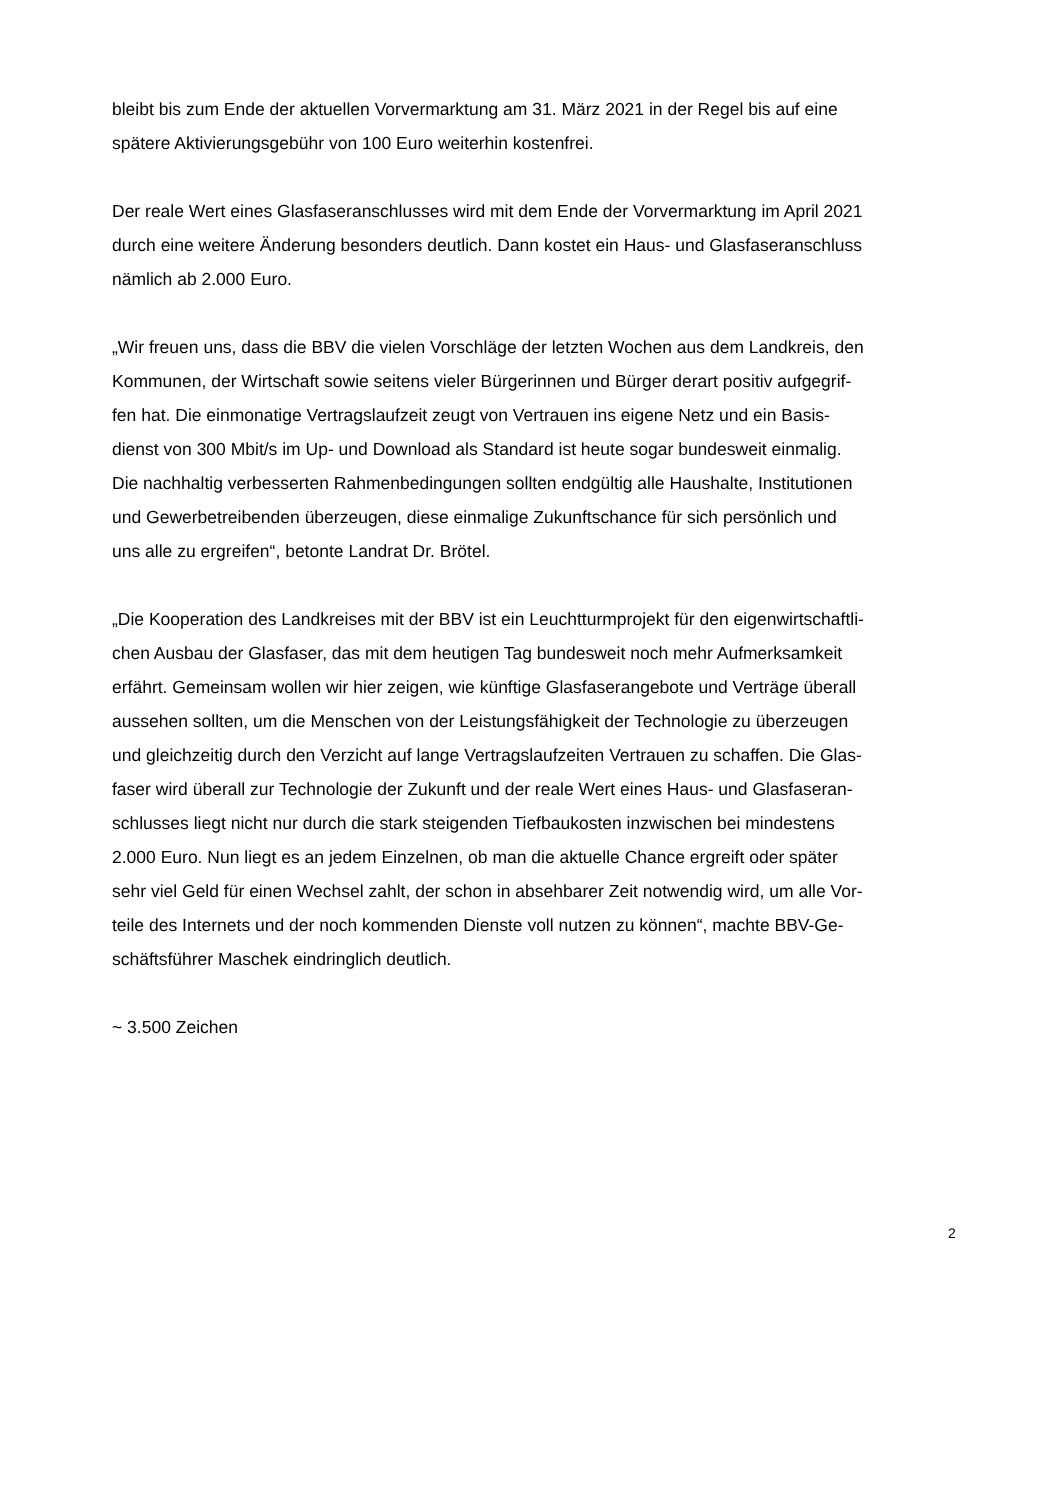bleibt bis zum Ende der aktuellen Vorvermarktung am 31. März 2021 in der Regel bis auf eine
spätere Aktivierungsgebühr von 100 Euro weiterhin kostenfrei.
Der reale Wert eines Glasfaseranschlusses wird mit dem Ende der Vorvermarktung im April 2021
durch eine weitere Änderung besonders deutlich. Dann kostet ein Haus- und Glasfaseranschluss
nämlich ab 2.000 Euro.
„Wir freuen uns, dass die BBV die vielen Vorschläge der letzten Wochen aus dem Landkreis, den
Kommunen, der Wirtschaft sowie seitens vieler Bürgerinnen und Bürger derart positiv aufgegrif-
fen hat. Die einmonatige Vertragslaufzeit zeugt von Vertrauen ins eigene Netz und ein Basis-
dienst von 300 Mbit/s im Up- und Download als Standard ist heute sogar bundesweit einmalig.
Die nachhaltig verbesserten Rahmenbedingungen sollten endgültig alle Haushalte, Institutionen
und Gewerbetreibenden überzeugen, diese einmalige Zukunftschance für sich persönlich und
uns alle zu ergreifen“, betonte Landrat Dr. Brötel.
„Die Kooperation des Landkreises mit der BBV ist ein Leuchtturmprojekt für den eigenwirtschaftli-
chen Ausbau der Glasfaser, das mit dem heutigen Tag bundesweit noch mehr Aufmerksamkeit
erfährt. Gemeinsam wollen wir hier zeigen, wie künftige Glasfaserangebote und Verträge überall
aussehen sollten, um die Menschen von der Leistungsfähigkeit der Technologie zu überzeugen
und gleichzeitig durch den Verzicht auf lange Vertragslaufzeiten Vertrauen zu schaffen. Die Glas-
faser wird überall zur Technologie der Zukunft und der reale Wert eines Haus- und Glasfaseran-
schlusses liegt nicht nur durch die stark steigenden Tiefbaukosten inzwischen bei mindestens
2.000 Euro. Nun liegt es an jedem Einzelnen, ob man die aktuelle Chance ergreift oder später
sehr viel Geld für einen Wechsel zahlt, der schon in absehbarer Zeit notwendig wird, um alle Vor-
teile des Internets und der noch kommenden Dienste voll nutzen zu können“, machte BBV-Ge-
schäftsführer Maschek eindringlich deutlich.
~ 3.500 Zeichen
2